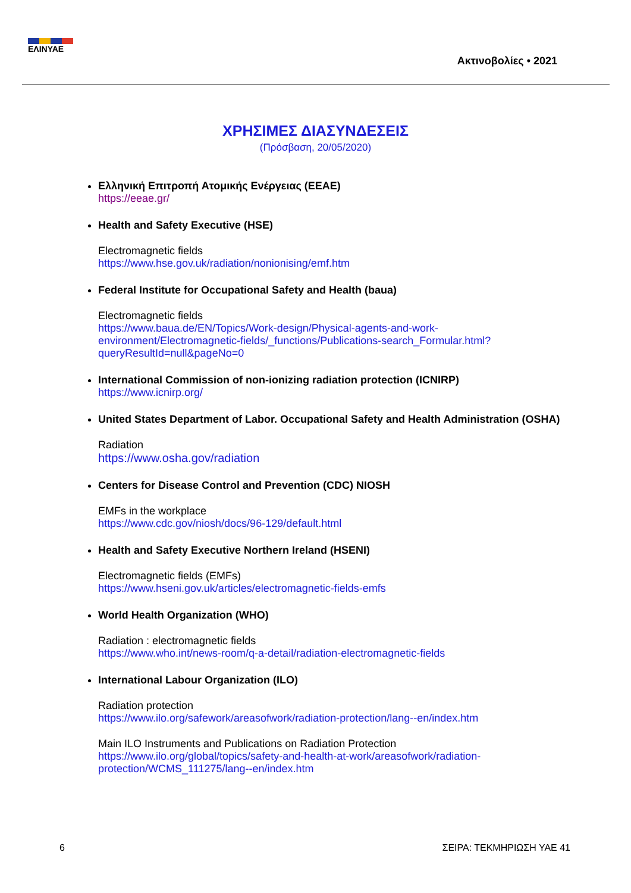ΕΛΙΝΥΑΕ
Ακτινοβολίες • 2021
ΧΡΗΣΙΜΕΣ ΔΙΑΣΥΝΔΕΣΕΙΣ
(Πρόσβαση, 20/05/2020)
Ελληνική Επιτροπή Ατομικής Ενέργειας (ΕΕΑΕ)
https://eeae.gr/
Health and Safety Executive (HSE)
Electromagnetic fields
https://www.hse.gov.uk/radiation/nonionising/emf.htm
Federal Institute for Occupational Safety and Health (baua)
Electromagnetic fields
https://www.baua.de/EN/Topics/Work-design/Physical-agents-and-work-environment/Electromagnetic-fields/_functions/Publications-search_Formular.html?queryResultId=null&pageNo=0
International Commission of non-ionizing radiation protection (ICNIRP)
https://www.icnirp.org/
United States Department of Labor. Occupational Safety and Health Administration (OSHA)
Radiation
https://www.osha.gov/radiation
Centers for Disease Control and Prevention (CDC) NIOSH
EMFs in the workplace
https://www.cdc.gov/niosh/docs/96-129/default.html
Health and Safety Executive Northern Ireland (HSENI)
Electromagnetic fields (EMFs)
https://www.hseni.gov.uk/articles/electromagnetic-fields-emfs
World Health Organization (WHO)
Radiation : electromagnetic fields
https://www.who.int/news-room/q-a-detail/radiation-electromagnetic-fields
International Labour Organization (ILO)
Radiation protection
https://www.ilo.org/safework/areasofwork/radiation-protection/lang--en/index.htm
Main ILO Instruments and Publications on Radiation Protection
https://www.ilo.org/global/topics/safety-and-health-at-work/areasofwork/radiation-protection/WCMS_111275/lang--en/index.htm
6 ΣΕΙΡΑ: ΤΕΚΜΗΡΙΩΣΗ ΥΑΕ 41